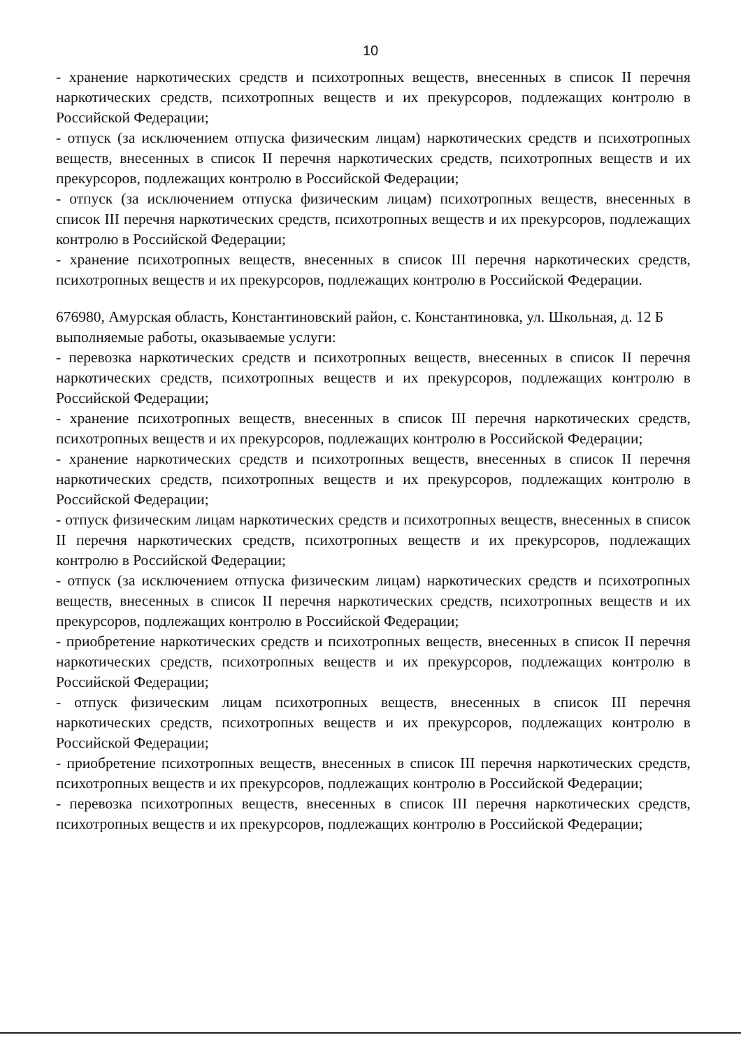10
- хранение наркотических средств и психотропных веществ, внесенных в список II перечня наркотических средств, психотропных веществ и их прекурсоров, подлежащих контролю в Российской Федерации;
- отпуск (за исключением отпуска физическим лицам) наркотических средств и психотропных веществ, внесенных в список II перечня наркотических средств, психотропных веществ и их прекурсоров, подлежащих контролю в Российской Федерации;
- отпуск (за исключением отпуска физическим лицам) психотропных веществ, внесенных в список III перечня наркотических средств, психотропных веществ и их прекурсоров, подлежащих контролю в Российской Федерации;
- хранение психотропных веществ, внесенных в список III перечня наркотических средств, психотропных веществ и их прекурсоров, подлежащих контролю в Российской Федерации.
676980, Амурская область, Константиновский район, с. Константиновка, ул. Школьная, д. 12 Б
выполняемые работы, оказываемые услуги:
- перевозка наркотических средств и психотропных веществ, внесенных в список II перечня наркотических средств, психотропных веществ и их прекурсоров, подлежащих контролю в Российской Федерации;
- хранение психотропных веществ, внесенных в список III перечня наркотических средств, психотропных веществ и их прекурсоров, подлежащих контролю в Российской Федерации;
- хранение наркотических средств и психотропных веществ, внесенных в список II перечня наркотических средств, психотропных веществ и их прекурсоров, подлежащих контролю в Российской Федерации;
- отпуск физическим лицам наркотических средств и психотропных веществ, внесенных в список II перечня наркотических средств, психотропных веществ и их прекурсоров, подлежащих контролю в Российской Федерации;
- отпуск (за исключением отпуска физическим лицам) наркотических средств и психотропных веществ, внесенных в список II перечня наркотических средств, психотропных веществ и их прекурсоров, подлежащих контролю в Российской Федерации;
- приобретение наркотических средств и психотропных веществ, внесенных в список II перечня наркотических средств, психотропных веществ и их прекурсоров, подлежащих контролю в Российской Федерации;
- отпуск физическим лицам психотропных веществ, внесенных в список III перечня наркотических средств, психотропных веществ и их прекурсоров, подлежащих контролю в Российской Федерации;
- приобретение психотропных веществ, внесенных в список III перечня наркотических средств, психотропных веществ и их прекурсоров, подлежащих контролю в Российской Федерации;
- перевозка психотропных веществ, внесенных в список III перечня наркотических средств, психотропных веществ и их прекурсоров, подлежащих контролю в Российской Федерации;